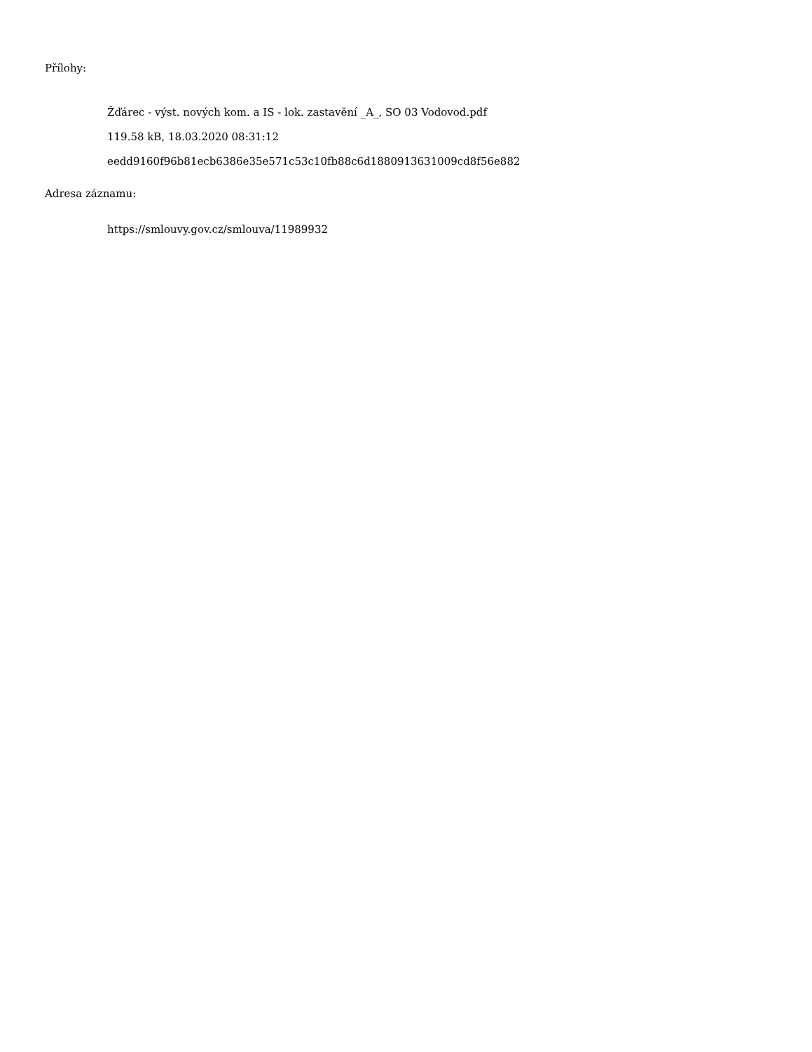Přílohy:
Žďárec - výst. nových kom. a IS - lok. zastavění _A_, SO 03 Vodovod.pdf
119.58 kB, 18.03.2020 08:31:12
eedd9160f96b81ecb6386e35e571c53c10fb88c6d1880913631009cd8f56e882
Adresa záznamu:
https://smlouvy.gov.cz/smlouva/11989932